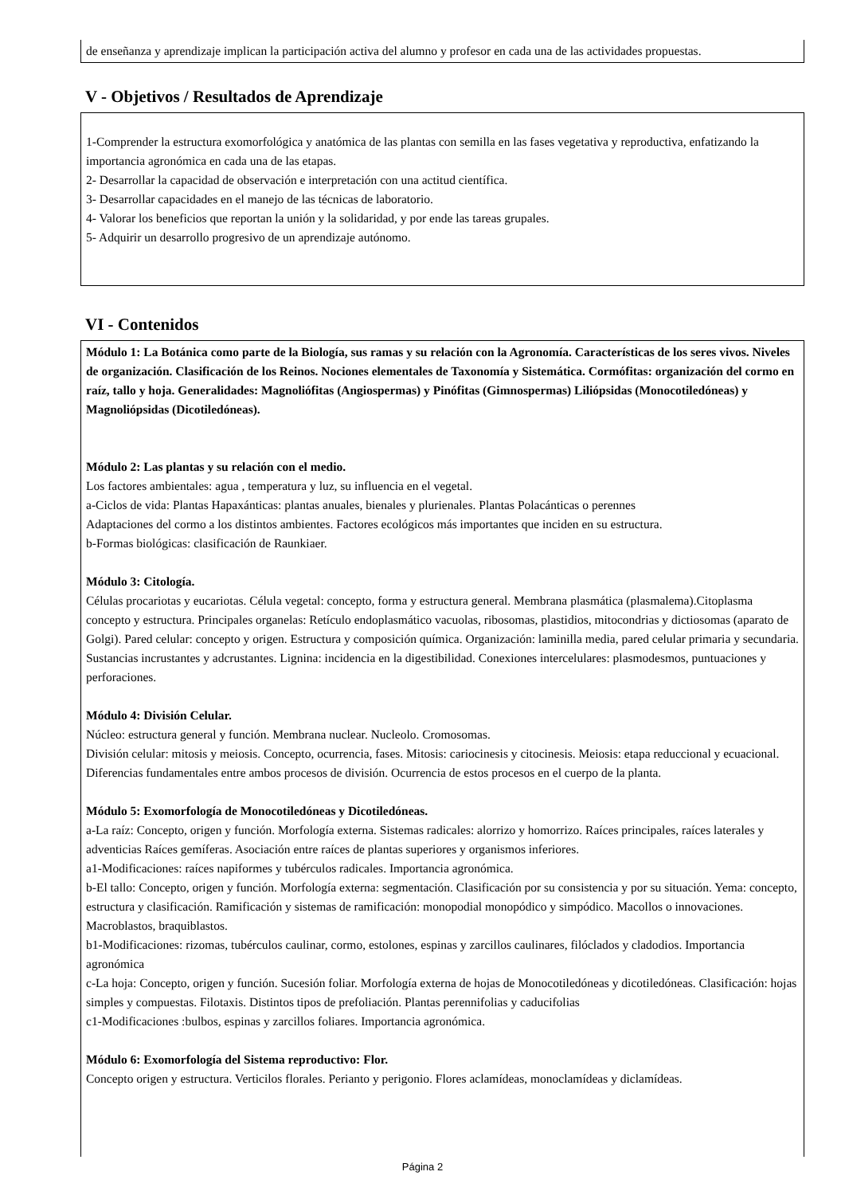de enseñanza y aprendizaje implican la participación activa del alumno y profesor en cada una de las actividades propuestas.
V - Objetivos / Resultados de Aprendizaje
1-Comprender la estructura exomorfológica y anatómica de las plantas con semilla en las fases vegetativa y reproductiva, enfatizando la importancia agronómica en cada una de las etapas.
2- Desarrollar la capacidad de observación e interpretación con una actitud científica.
3- Desarrollar capacidades en el manejo de las técnicas de laboratorio.
4- Valorar los beneficios que reportan la unión y la solidaridad, y por ende las tareas grupales.
5- Adquirir un desarrollo progresivo de un aprendizaje autónomo.
VI - Contenidos
Módulo 1: La Botánica como parte de la Biología, sus ramas y su relación con la Agronomía. Características de los seres vivos. Niveles de organización. Clasificación de los Reinos. Nociones elementales de Taxonomía y Sistemática. Cormófitas: organización del cormo en raíz, tallo y hoja. Generalidades: Magnoliófitas (Angiospermas) y Pinófitas (Gimnospermas) Liliópsidas (Monocotiledóneas) y Magnoliópsidas (Dicotiledóneas).
Módulo 2: Las plantas y su relación con el medio.
Los factores ambientales: agua , temperatura y luz, su influencia en el vegetal.
a-Ciclos de vida: Plantas Hapaxánticas: plantas anuales, bienales y plurienales. Plantas Polacánticas o perennes
Adaptaciones del cormo a los distintos ambientes. Factores ecológicos más importantes que inciden en su estructura.
b-Formas biológicas: clasificación de Raunkiaer.
Módulo 3: Citología.
Células procariotas y eucariotas. Célula vegetal: concepto, forma y estructura general. Membrana plasmática (plasmalema).Citoplasma concepto y estructura. Principales organelas: Retículo endoplasmático vacuolas, ribosomas, plastidios, mitocondrias y dictiosomas (aparato de Golgi). Pared celular: concepto y origen. Estructura y composición química. Organización: laminilla media, pared celular primaria y secundaria. Sustancias incrustantes y adcrustantes. Lignina: incidencia en la digestibilidad. Conexiones intercelulares: plasmodesmos, puntuaciones y perforaciones.
Módulo 4: División Celular.
Núcleo: estructura general y función. Membrana nuclear. Nucleolo. Cromosomas.
División celular: mitosis y meiosis. Concepto, ocurrencia, fases. Mitosis: cariocinesis y citocinesis. Meiosis: etapa reduccional y ecuacional. Diferencias fundamentales entre ambos procesos de división. Ocurrencia de estos procesos en el cuerpo de la planta.
Módulo 5: Exomorfología de Monocotiledóneas y Dicotiledóneas.
a-La raíz: Concepto, origen y función. Morfología externa. Sistemas radicales: alorrizo y homorrizo. Raíces principales, raíces laterales y adventicias Raíces gemíferas. Asociación entre raíces de plantas superiores y organismos inferiores.
a1-Modificaciones: raíces napiformes y tubérculos radicales. Importancia agronómica.
b-El tallo: Concepto, origen y función. Morfología externa: segmentación. Clasificación por su consistencia y por su situación. Yema: concepto, estructura y clasificación. Ramificación y sistemas de ramificación: monopodial monopódico y simpódico. Macollos o innovaciones. Macroblastos, braquiblastos.
b1-Modificaciones: rizomas, tubérculos caulinar, cormo, estolones, espinas y zarcillos caulinares, filóclados y cladodios. Importancia agronómica
c-La hoja: Concepto, origen y función. Sucesión foliar. Morfología externa de hojas de Monocotiledóneas y dicotiledóneas. Clasificación: hojas simples y compuestas. Filotaxis. Distintos tipos de prefoliación. Plantas perennifolias y caducifolias
c1-Modificaciones :bulbos, espinas y zarcillos foliares. Importancia agronómica.
Módulo 6: Exomorfología del Sistema reproductivo: Flor.
Concepto origen y estructura. Verticilos florales. Perianto y perigonio. Flores aclamídeas, monoclamídeas y diclamídeas.
Página 2